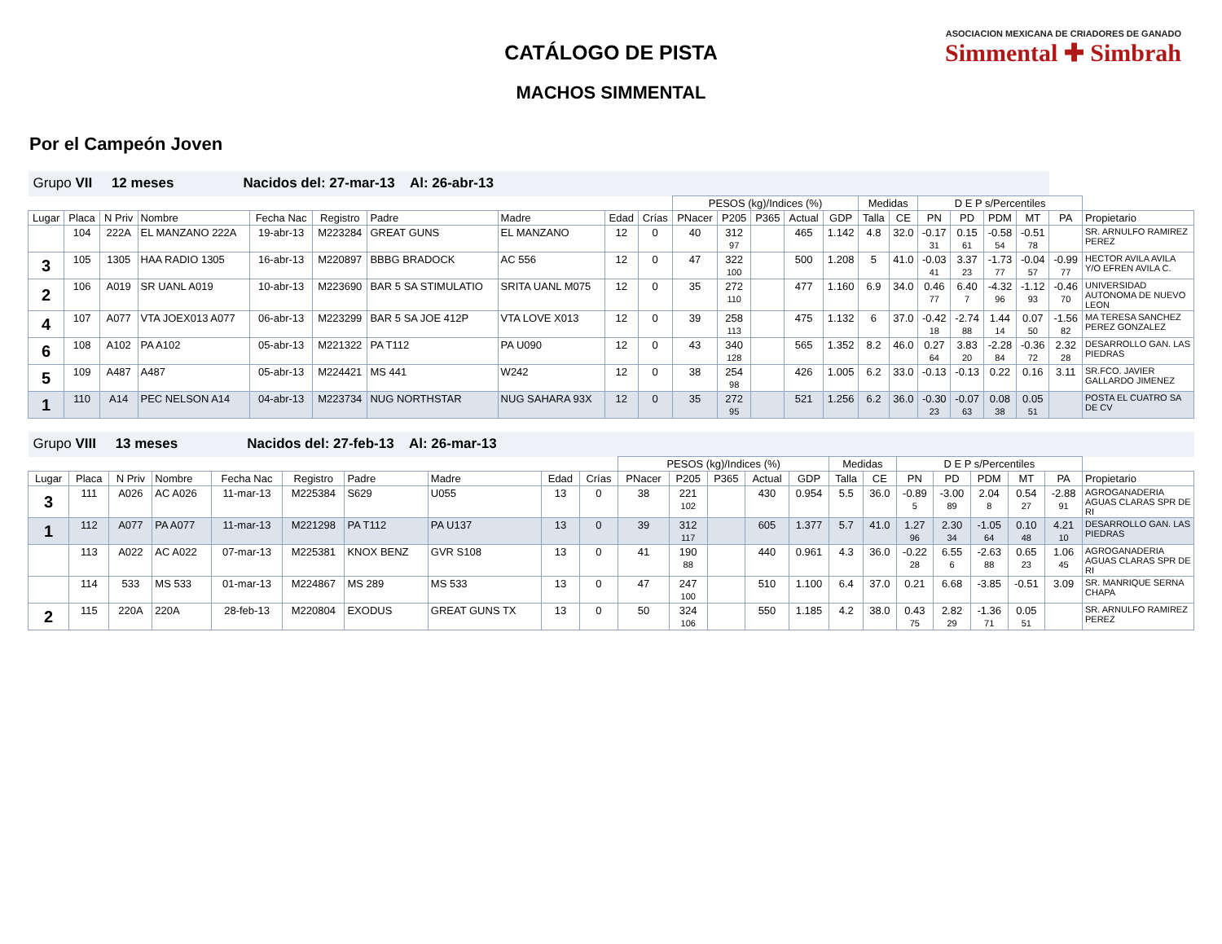ASOCIACION MEXICANA DE CRIADORES DE GANADO
Simmental ✚ Simbrah
CATÁLOGO DE PISTA
MACHOS SIMMENTAL
Por el Campeón Joven
| Grupo VII 12 meses Nacidos del: 27-mar-13 Al: 26-abr-13 | | | | | | | | | | | | | | | | | | | | | | |
| | | | | | | | | | | PESOS (kg)/Indices (%) | | | | | Medidas | | D E P s/Percentiles | | | | | |
| Lugar | Placa | N Priv | Nombre | Fecha Nac | Registro | Padre | Madre | Edad | Crías | PNacer | P205 | P365 | Actual | GDP | Talla | CE | PN | PD | PDM | MT | PA | Propietario |
| | 104 | 222A | EL MANZANO 222A | 19-abr-13 | M223284 | GREAT GUNS | EL MANZANO | 12 | 0 | 40 | 312 97 | | 465 | 1.142 | 4.8 | 32.0 | -0.17 31 | 0.15 61 | -0.58 54 | -0.51 78 | | SR. ARNULFO RAMIREZ PEREZ |
| 3 | 105 | 1305 | HAA RADIO 1305 | 16-abr-13 | M220897 | BBBG BRADOCK | AC 556 | 12 | 0 | 47 | 322 100 | | 500 | 1.208 | 5 | 41.0 | -0.03 41 | 3.37 23 | -1.73 77 | -0.04 57 | -0.99 77 | HECTOR AVILA AVILA Y/O EFREN AVILA C. |
| 2 | 106 | A019 | SR UANL A019 | 10-abr-13 | M223690 | BAR 5 SA STIMULATIO | SRITA UANL M075 | 12 | 0 | 35 | 272 110 | | 477 | 1.160 | 6.9 | 34.0 | 0.46 77 | 6.40 7 | -4.32 96 | -1.12 93 | -0.46 70 | UNIVERSIDAD AUTONOMA DE NUEVO LEON |
| 4 | 107 | A077 | VTA JOEX013 A077 | 06-abr-13 | M223299 | BAR 5 SA JOE 412P | VTA LOVE X013 | 12 | 0 | 39 | 258 113 | | 475 | 1.132 | 6 | 37.0 | -0.42 18 | -2.74 88 | 1.44 14 | 0.07 50 | -1.56 82 | MA TERESA SANCHEZ PEREZ GONZALEZ |
| 6 | 108 | A102 | PA A102 | 05-abr-13 | M221322 | PA T112 | PA U090 | 12 | 0 | 43 | 340 128 | | 565 | 1.352 | 8.2 | 46.0 | 0.27 64 | 3.83 20 | -2.28 84 | -0.36 72 | 2.32 28 | DESARROLLO GAN. LAS PIEDRAS |
| 5 | 109 | A487 | A487 | 05-abr-13 | M224421 | MS 441 | W242 | 12 | 0 | 38 | 254 98 | | 426 | 1.005 | 6.2 | 33.0 | -0.13 | -0.13 | 0.22 | 0.16 | 3.11 | SR.FCO. JAVIER GALLARDO JIMENEZ |
| 1 | 110 | A14 | PEC NELSON A14 | 04-abr-13 | M223734 | NUG NORTHSTAR | NUG SAHARA 93X | 12 | 0 | 35 | 272 95 | | 521 | 1.256 | 6.2 | 36.0 | -0.30 23 | -0.07 63 | 0.08 38 | 0.05 51 | | POSTA EL CUATRO SA DE CV |
| Grupo VIII 13 meses Nacidos del: 27-feb-13 Al: 26-mar-13 | | | | | | | | | | | | | | | | | | | | | | |
| | | | | | | | | | | PESOS (kg)/Indices (%) | | | | | Medidas | | D E P s/Percentiles | | | | | |
| Lugar | Placa | N Priv | Nombre | Fecha Nac | Registro | Padre | Madre | Edad | Crías | PNacer | P205 | P365 | Actual | GDP | Talla | CE | PN | PD | PDM | MT | PA | Propietario |
| 3 | 111 | A026 | AC A026 | 11-mar-13 | M225384 | S629 | U055 | 13 | 0 | 38 | 221 102 | | 430 | 0.954 | 5.5 | 36.0 | -0.89 5 | -3.00 89 | 2.04 8 | 0.54 27 | -2.88 91 | AGROGANADERIA AGUAS CLARAS SPR DE RI |
| 1 | 112 | A077 | PA A077 | 11-mar-13 | M221298 | PA T112 | PA U137 | 13 | 0 | 39 | 312 117 | | 605 | 1.377 | 5.7 | 41.0 | 1.27 96 | 2.30 34 | -1.05 64 | 0.10 48 | 4.21 10 | DESARROLLO GAN. LAS PIEDRAS |
| | 113 | A022 | AC A022 | 07-mar-13 | M225381 | KNOX BENZ | GVR S108 | 13 | 0 | 41 | 190 88 | | 440 | 0.961 | 4.3 | 36.0 | -0.22 28 | 6.55 6 | -2.63 88 | 0.65 23 | 1.06 45 | AGROGANADERIA AGUAS CLARAS SPR DE RI |
| | 114 | 533 | MS 533 | 01-mar-13 | M224867 | MS 289 | MS 533 | 13 | 0 | 47 | 247 100 | | 510 | 1.100 | 6.4 | 37.0 | 0.21 | 6.68 | -3.85 | -0.51 | 3.09 | SR. MANRIQUE SERNA CHAPA |
| 2 | 115 | 220A | 220A | 28-feb-13 | M220804 | EXODUS | GREAT GUNS TX | 13 | 0 | 50 | 324 106 | | 550 | 1.185 | 4.2 | 38.0 | 0.43 75 | 2.82 29 | -1.36 71 | 0.05 51 | | SR. ARNULFO RAMIREZ PEREZ |